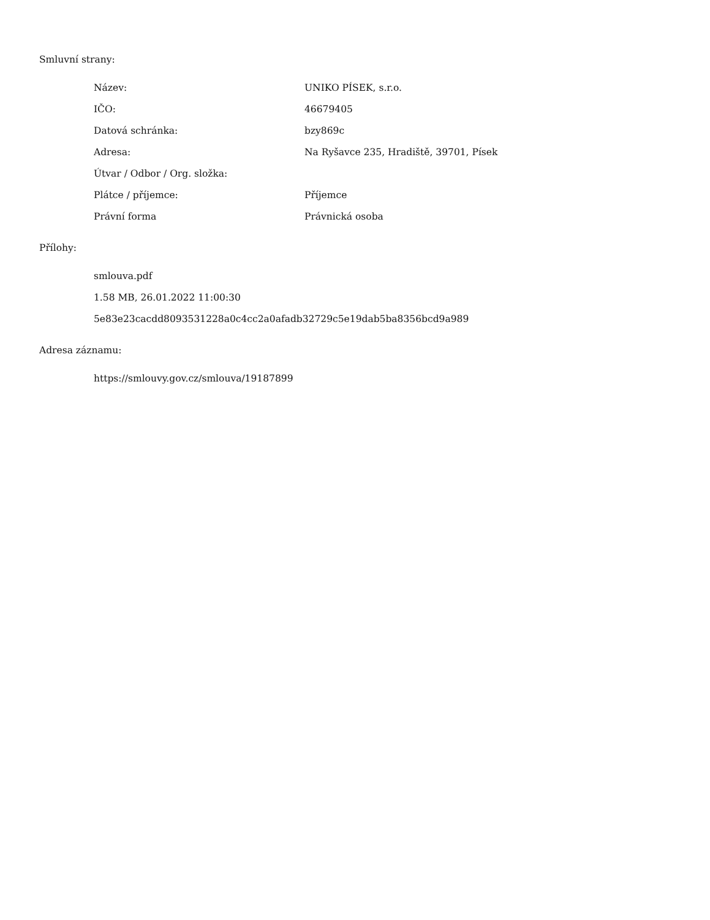Smluvní strany:
| Název: | UNIKO PÍSEK, s.r.o. |
| IČO: | 46679405 |
| Datová schránka: | bzy869c |
| Adresa: | Na Ryšavce 235, Hradiště, 39701, Písek |
| Útvar / Odbor / Org. složka: | |
| Plátce / příjemce: | Příjemce |
| Právní forma | Právnická osoba |
Přílohy:
smlouva.pdf
1.58 MB, 26.01.2022 11:00:30
5e83e23cacdd8093531228a0c4cc2a0afadb32729c5e19dab5ba8356bcd9a989
Adresa záznamu:
https://smlouvy.gov.cz/smlouva/19187899